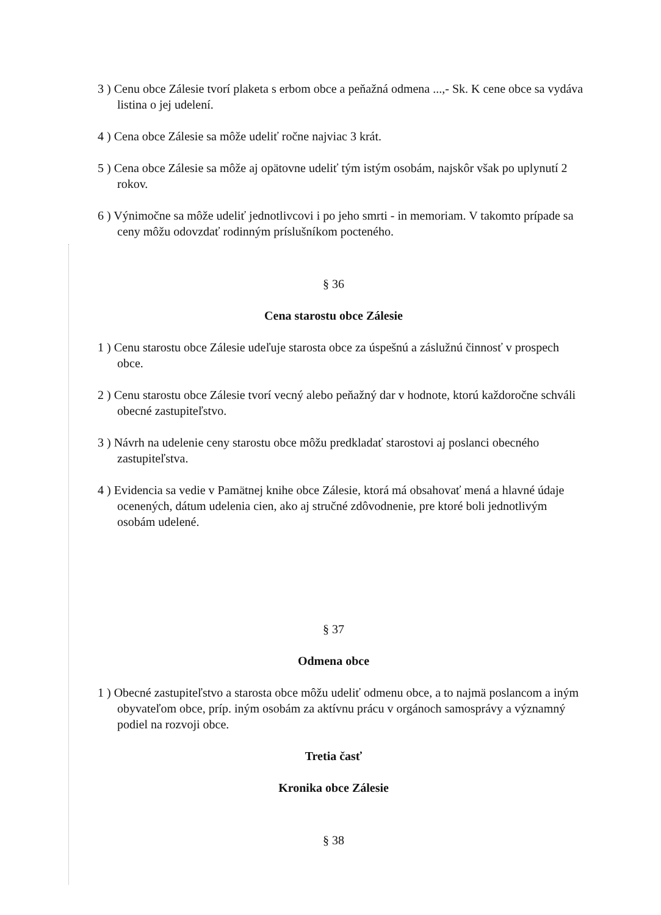3 ) Cenu obce Zálesie tvorí plaketa s erbom obce a peňažná odmena ...,- Sk. K cene obce sa vydáva listina o jej udelení.
4 ) Cena obce Zálesie sa môže udeliť ročne najviac 3 krát.
5 ) Cena obce Zálesie sa môže aj opätovne udeliť tým istým osobám, najskôr však po uplynutí 2 rokov.
6 ) Výnimočne sa môže udeliť jednotlivcovi i po jeho smrti - in memoriam. V takomto prípade sa ceny môžu odovzdať rodinným príslušníkom pocteného.
§ 36
Cena starostu obce Zálesie
1 ) Cenu starostu obce Zálesie udeľuje starosta obce za úspešnú a záslužnú činnosť v prospech obce.
2 ) Cenu starostu obce Zálesie tvorí vecný alebo peňažný dar v hodnote, ktorú každoročne schváli obecné zastupiteľstvo.
3 ) Návrh na udelenie ceny starostu obce môžu predkladať starostovi aj poslanci obecného zastupiteľstva.
4 ) Evidencia sa vedie v Pamätnej knihe obce Zálesie, ktorá má obsahovať mená a hlavné údaje ocenených, dátum udelenia cien, ako aj stručné zdôvodnenie, pre ktoré boli jednotlivým osobám udelené.
§ 37
Odmena obce
1 ) Obecné zastupiteľstvo a starosta obce môžu udeliť odmenu obce, a to najmä poslancom a iným obyvateľom obce, príp. iným osobám za aktívnu prácu v orgánoch samosprávy a významný podiel na rozvoji obce.
Tretia časť
Kronika obce Zálesie
§ 38